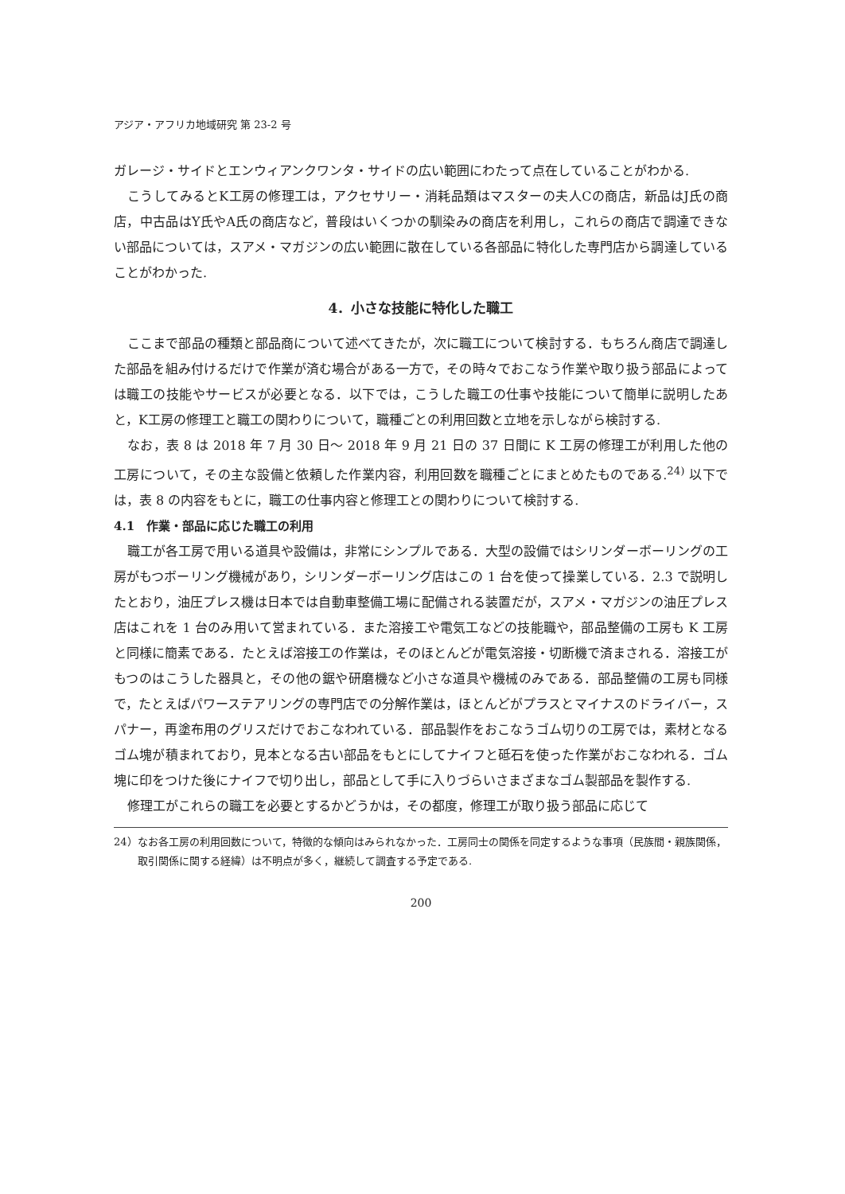アジア・アフリカ地域研究 第 23-2 号
ガレージ・サイドとエンウィアンクワンタ・サイドの広い範囲にわたって点在していることがわかる.
こうしてみるとK工房の修理工は，アクセサリー・消耗品類はマスターの夫人Cの商店，新品はJ氏の商店，中古品はY氏やA氏の商店など，普段はいくつかの馴染みの商店を利用し，これらの商店で調達できない部品については，スアメ・マガジンの広い範囲に散在している各部品に特化した専門店から調達していることがわかった.
4．小さな技能に特化した職工
ここまで部品の種類と部品商について述べてきたが，次に職工について検討する．もちろん商店で調達した部品を組み付けるだけで作業が済む場合がある一方で，その時々でおこなう作業や取り扱う部品によっては職工の技能やサービスが必要となる．以下では，こうした職工の仕事や技能について簡単に説明したあと，K工房の修理工と職工の関わりについて，職種ごとの利用回数と立地を示しながら検討する.
なお，表 8 は 2018 年 7 月 30 日～ 2018 年 9 月 21 日の 37 日間に K 工房の修理工が利用した他の工房について，その主な設備と依頼した作業内容，利用回数を職種ごとにまとめたものである.<sup>24)</sup> 以下では，表 8 の内容をもとに，職工の仕事内容と修理工との関わりについて検討する.
4.1　作業・部品に応じた職工の利用
職工が各工房で用いる道具や設備は，非常にシンプルである．大型の設備ではシリンダーボーリングの工房がもつボーリング機械があり，シリンダーボーリング店はこの 1 台を使って操業している．2.3 で説明したとおり，油圧プレス機は日本では自動車整備工場に配備される装置だが，スアメ・マガジンの油圧プレス店はこれを 1 台のみ用いて営まれている．また溶接工や電気工などの技能職や，部品整備の工房も K 工房と同様に簡素である．たとえば溶接工の作業は，そのほとんどが電気溶接・切断機で済まされる．溶接工がもつのはこうした器具と，その他の鋸や研磨機など小さな道具や機械のみである．部品整備の工房も同様で，たとえばパワーステアリングの専門店での分解作業は，ほとんどがプラスとマイナスのドライバー，スパナー，再塗布用のグリスだけでおこなわれている．部品製作をおこなうゴム切りの工房では，素材となるゴム塊が積まれており，見本となる古い部品をもとにしてナイフと砥石を使った作業がおこなわれる．ゴム塊に印をつけた後にナイフで切り出し，部品として手に入りづらいさまざまなゴム製部品を製作する.
修理工がこれらの職工を必要とするかどうかは，その都度，修理工が取り扱う部品に応じて
24）なお各工房の利用回数について，特徴的な傾向はみられなかった．工房同士の関係を同定するような事項（民族間・親族関係，取引関係に関する経緯）は不明点が多く，継続して調査する予定である.
200